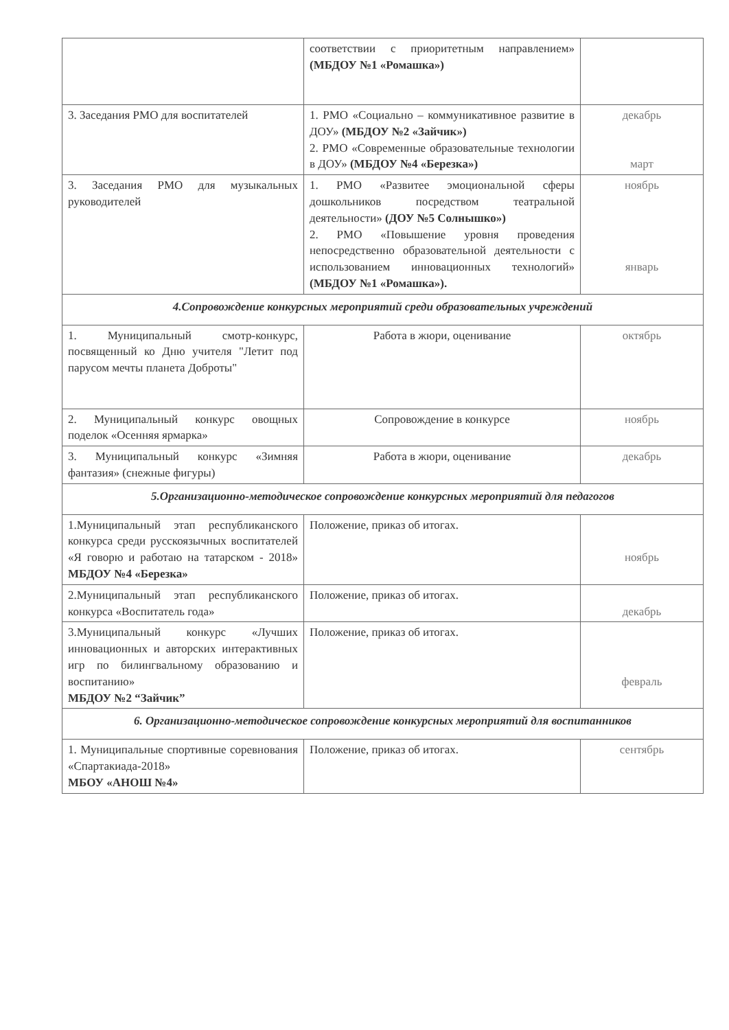| | соответствии с приоритетным направлением» (МБДОУ №1 «Ромашка») | |
| 3. Заседания РМО для воспитателей | 1. РМО «Социально – коммуникативное развитие в ДОУ» (МБДОУ №2 «Зайчик») 2. РМО «Современные образовательные технологии в ДОУ» (МБДОУ №4 «Березка») | декабрь март |
| 3. Заседания РМО для музыкальных руководителей | 1. РМО «Развитее эмоциональной сферы дошкольников посредством театральной деятельности» (ДОУ №5 Солнышко») 2. РМО «Повышение уровня проведения непосредственно образовательной деятельности с использованием инновационных технологий» (МБДОУ №1 «Ромашка»). | ноябрь январь |
| 4.Сопровождение конкурсных мероприятий среди образовательных учреждений | | |
| 1. Муниципальный смотр-конкурс, посвященный ко Дню учителя "Летит под парусом мечты планета Доброты" | Работа в жюри, оценивание | октябрь |
| 2. Муниципальный конкурс овощных поделок «Осенняя ярмарка» | Сопровождение в конкурсе | ноябрь |
| 3. Муниципальный конкурс «Зимняя фантазия» (снежные фигуры) | Работа в жюри, оценивание | декабрь |
| 5.Организационно-методическое сопровождение конкурсных мероприятий для педагогов | | |
| 1.Муниципальный этап республиканского конкурса среди русскоязычных воспитателей «Я говорю и работаю на татарском - 2018» МБДОУ №4 «Березка» | Положение, приказ об итогах. | ноябрь |
| 2.Муниципальный этап республиканского конкурса «Воспитатель года» | Положение, приказ об итогах. | декабрь |
| 3.Муниципальный конкурс «Лучших инновационных и авторских интерактивных игр по билингвальному образованию и воспитанию» МБДОУ №2 “Зайчик” | Положение, приказ об итогах. | февраль |
| 6. Организационно-методическое сопровождение конкурсных мероприятий для воспитанников | | |
| 1. Муниципальные спортивные соревнования «Спартакиада-2018» МБОУ «АНОШ №4» | Положение, приказ об итогах. | сентябрь |